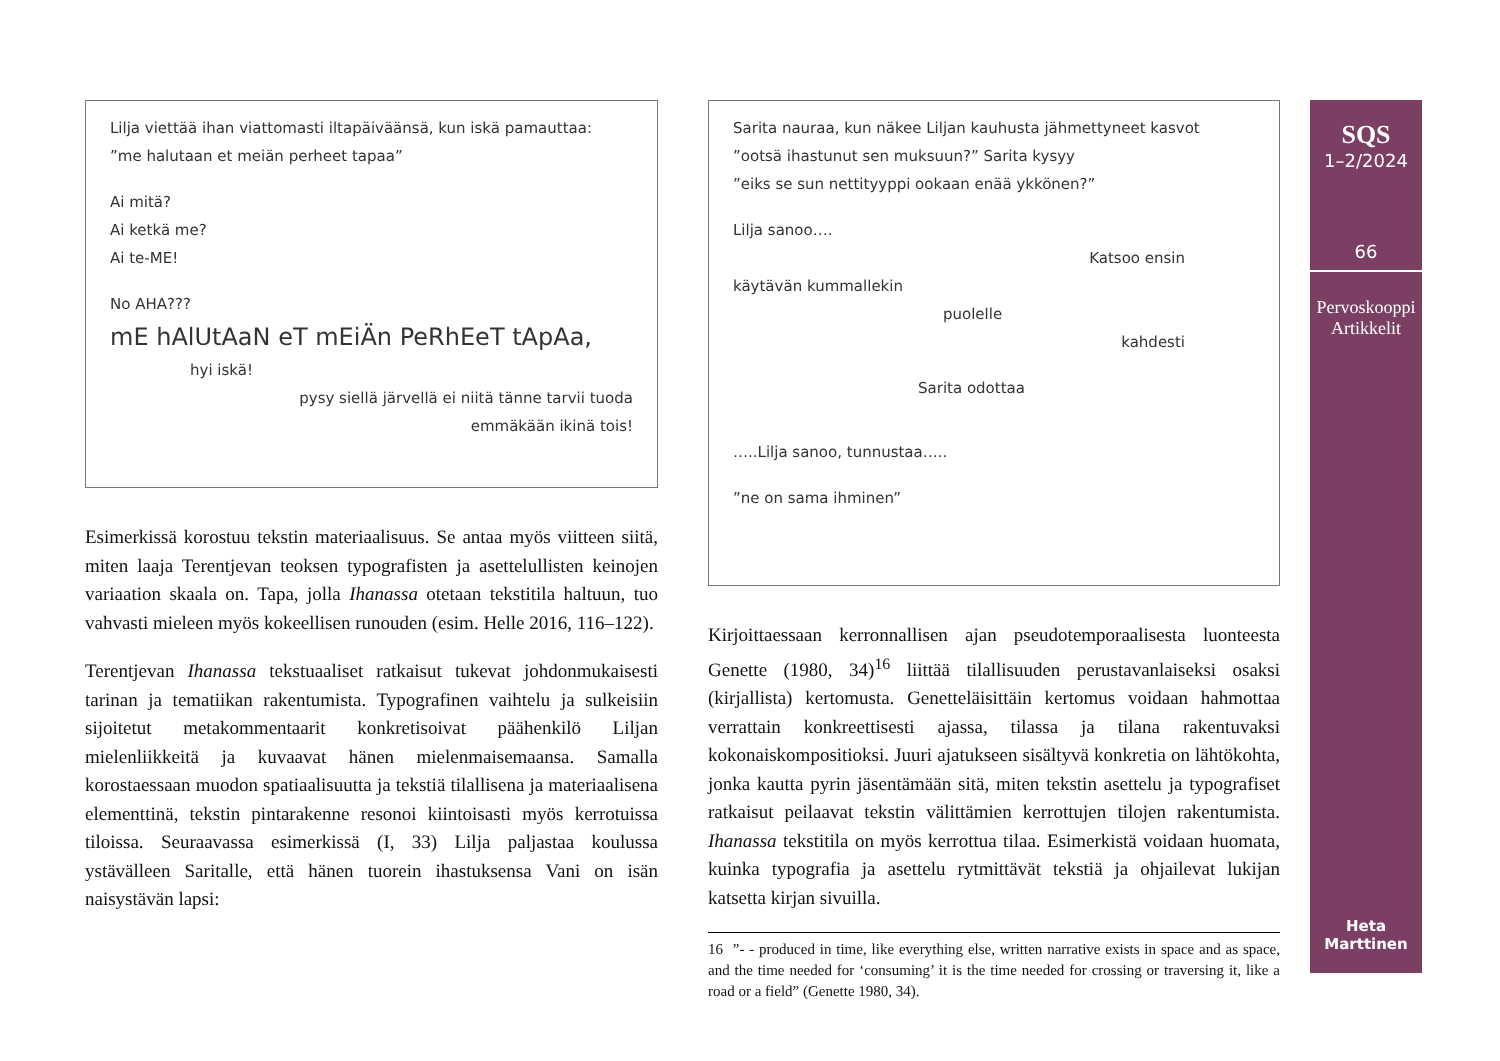Lilja viettää ihan viattomasti iltapäiväänsä, kun iskä pamauttaa:
”me halutaan et meiän perheet tapaa”
Ai mitä?
Ai ketkä me?
Ai te-ME!
No AHA???
mE hAlUtAaN eT mEiÄn PeRhEeT tApAa,
hyi iskä!
pysy siellä järvellä ei niitä tänne tarvii tuoda
emmäkään ikinä tois!
Esimerkissä korostuu tekstin materiaalisuus. Se antaa myös viitteen siitä, miten laaja Terentjevan teoksen typografisten ja asettelullisten keinojen variaation skaala on. Tapa, jolla Ihanassa otetaan tekstitila haltuun, tuo vahvasti mieleen myös kokeellisen runouden (esim. Helle 2016, 116–122).
Terentjevan Ihanassa tekstuaaliset ratkaisut tukevat johdonmukaisesti tarinan ja tematiikan rakentumista. Typografinen vaihtelu ja sulkeisiin sijoitetut metakommentaarit konkretisoivat päähenkilö Liljan mielenliikkeitä ja kuvaavat hänen mielenmaisemaansa. Samalla korostaessaan muodon spatiaalisuutta ja tekstiä tilallisena ja materiaalisena elementtinä, tekstin pintarakenne resonoi kiintoisasti myös kerrotuissa tiloissa. Seuraavassa esimerkissä (I, 33) Lilja paljastaa koulussa ystävälleen Saritalle, että hänen tuorein ihastuksensa Vani on isän naisystävän lapsi:
Sarita nauraa, kun näkee Liljan kauhusta jähmettyneet kasvot
”ootsä ihastunut sen muksuun?” Sarita kysyy
”eiks se sun nettityyppi ookaan enää ykkönen?”
Lilja sanoo….
Katsoo ensin
käytävän kummallekin
puolelle
kahdesti
Sarita odottaa
…..Lilja sanoo, tunnustaa…..
”ne on sama ihminen”
Kirjoittaessaan kerronnallisen ajan pseudotemporaalisesta luonteesta Genette (1980, 34)<sup>16</sup> liittää tilallisuuden perustavanlaiseksi osaksi (kirjallista) kertomusta. Genetteläisittäin kertomus voidaan hahmottaa verrattain konkreettisesti ajassa, tilassa ja tilana rakentuvaksi kokonaiskompositioksi. Juuri ajatukseen sisältyvä konkretia on lähtökohta, jonka kautta pyrin jäsentämään sitä, miten tekstin asettelu ja typografiset ratkaisut peilaavat tekstin välittämien kerrottujen tilojen rakentumista. Ihanassa tekstitila on myös kerrottua tilaa. Esimerkistä voidaan huomata, kuinka typografia ja asettelu rytmittävät tekstiä ja ohjailevat lukijan katsetta kirjan sivuilla.
16 ”- - produced in time, like everything else, written narrative exists in space and as space, and the time needed for ‘consuming’ it is the time needed for crossing or traversing it, like a road or a field” (Genette 1980, 34).
SQS
1–2/2024
66
Pervoskooppi
Artikkelit
Heta
Marttinen